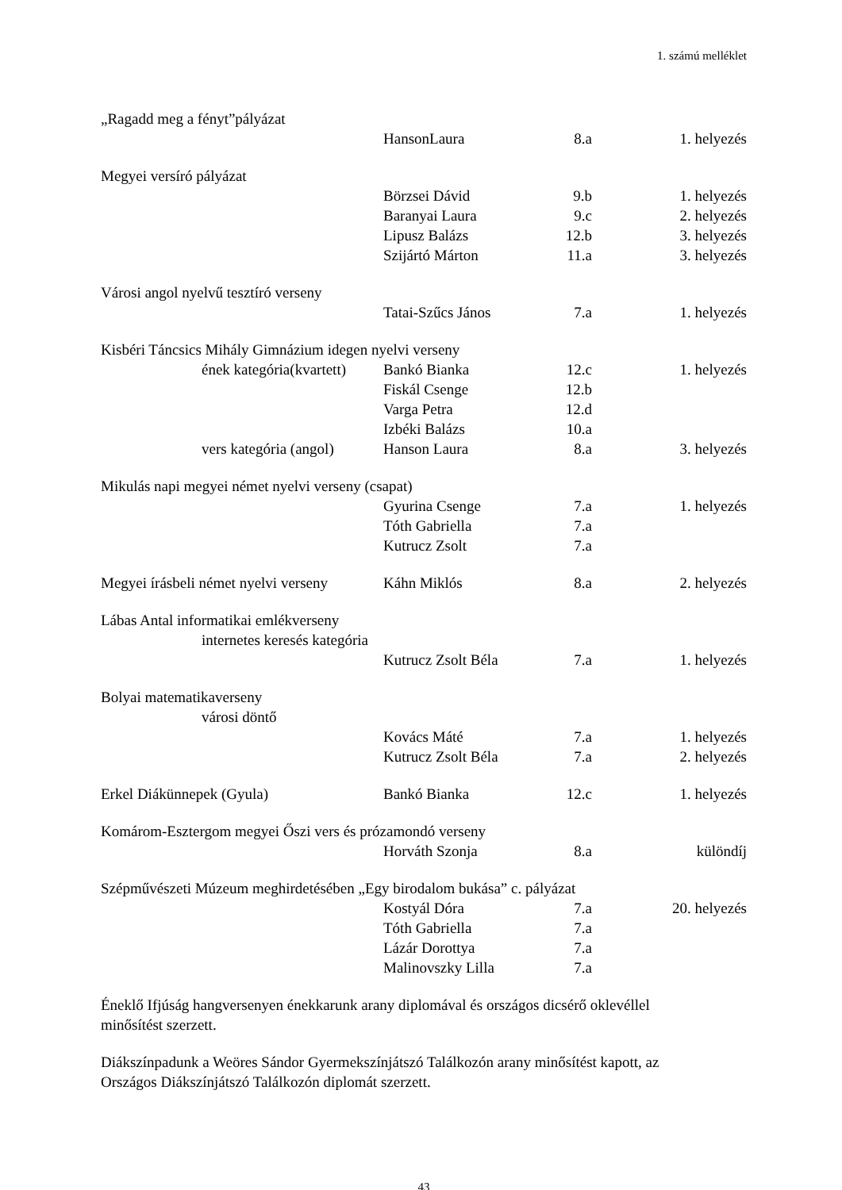1. számú melléklet
| „Ragadd meg a fényt”pályázat | | | |
| | HansonLaura | 8.a | 1. helyezés |
| Megyei versíró pályázat | | | |
| | Börzsei Dávid | 9.b | 1. helyezés |
| | Baranyai Laura | 9.c | 2. helyezés |
| | Lipusz Balázs | 12.b | 3. helyezés |
| | Szijártó Márton | 11.a | 3. helyezés |
| Városi angol nyelvű tesztíró verseny | | | |
| | Tatai-Szűcs János | 7.a | 1. helyezés |
| Kisbéri Táncsics Mihály Gimnázium idegen nyelvi verseny | | | |
| ének kategória(kvartett) | Bankó Bianka | 12.c | 1. helyezés |
| | Fiskál Csenge | 12.b | |
| | Varga Petra | 12.d | |
| | Izbéki Balázs | 10.a | |
| vers kategória (angol) | Hanson Laura | 8.a | 3. helyezés |
| Mikulás napi megyei német nyelvi verseny (csapat) | | | |
| | Gyurina Csenge | 7.a | 1. helyezés |
| | Tóth Gabriella | 7.a | |
| | Kutrucz Zsolt | 7.a | |
| Megyei írásbeli német nyelvi verseny | Káhn Miklós | 8.a | 2. helyezés |
| Lábas Antal informatikai emlékverseny | | | |
| internetes keresés kategória | | | |
| | Kutrucz Zsolt Béla | 7.a | 1. helyezés |
| Bolyai matematikaverseny | | | |
| városi döntő | | | |
| | Kovács Máté | 7.a | 1. helyezés |
| | Kutrucz Zsolt Béla | 7.a | 2. helyezés |
| Erkel Diákünnepek (Gyula) | Bankó Bianka | 12.c | 1. helyezés |
| Komárom-Esztergom megyei Őszi vers és prózamondó verseny | | | |
| | Horváth Szonja | 8.a | különdíj |
| Szépművészeti Múzeum meghirdetésében „Egy birodalom bukása” c. pályázat | | | |
| | Kostyál Dóra | 7.a | 20. helyezés |
| | Tóth Gabriella | 7.a | |
| | Lázár Dorottya | 7.a | |
| | Malinovszky Lilla | 7.a | |
Éneklő Ifjúság hangversenyen énekkarunk arany diplomával és országos dicsérő oklevéllel
minősítést szerzett.
Diákszínpadunk a Weöres Sándor Gyermekszínjátszó Találkozón arany minősítést kapott, az
Országos Diákszínjátszó Találkozón diplomát szerzett.
43